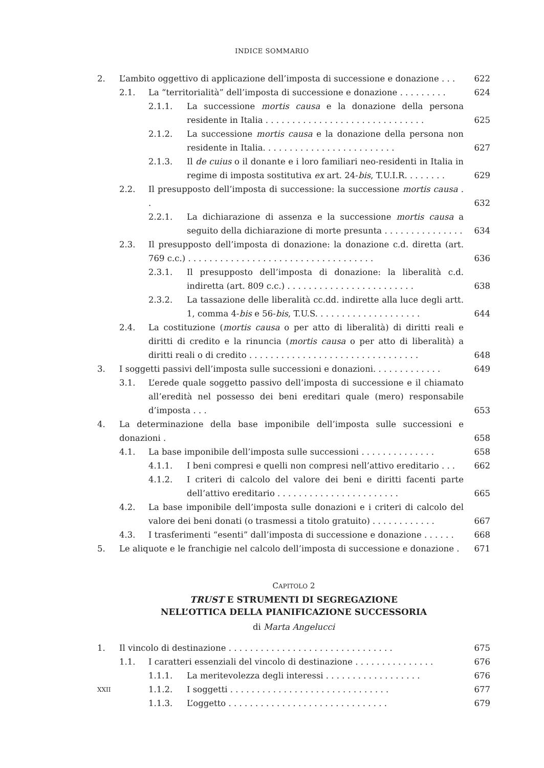INDICE SOMMARIO
2. L’ambito oggettivo di applicazione dell’imposta di successione e donazione . . . 622
2.1. La “territorialità” dell’imposta di successione e donazione . . . . . . . . . 624
2.1.1. La successione mortis causa e la donazione della persona residente in Italia . . . . . . . . . . . . . . . . . . . . . . . . . . . . . . 625
2.1.2. La successione mortis causa e la donazione della persona non residente in Italia. . . . . . . . . . . . . . . . . . . . . . . . . 627
2.1.3. Il de cuius o il donante e i loro familiari neo-residenti in Italia in regime di imposta sostitutiva ex art. 24-bis, T.U.I.R. . . . . . . . 629
2.2. Il presupposto dell’imposta di successione: la successione mortis causa . . 632
2.2.1. La dichiarazione di assenza e la successione mortis causa a seguito della dichiarazione di morte presunta . . . . . . . . . . . . . . . 634
2.3. Il presupposto dell’imposta di donazione: la donazione c.d. diretta (art. 769 c.c.) . . . . . . . . . . . . . . . . . . . . . . . . . . . . . . . . . . . 636
2.3.1. Il presupposto dell’imposta di donazione: la liberalità c.d. indiretta (art. 809 c.c.) . . . . . . . . . . . . . . . . . . . . . . . . 638
2.3.2. La tassazione delle liberalità cc.dd. indirette alla luce degli artt. 1, comma 4-bis e 56-bis, T.U.S. . . . . . . . . . . . . . . . . . . . 644
2.4. La costituzione (mortis causa o per atto di liberalità) di diritti reali e diritti di credito e la rinuncia (mortis causa o per atto di liberalità) a diritti reali o di credito . . . . . . . . . . . . . . . . . . . . . . . . . . . . . . . . 648
3. I soggetti passivi dell’imposta sulle successioni e donazioni. . . . . . . . . . . . . 649
3.1. L’erede quale soggetto passivo dell’imposta di successione e il chiamato all’eredità nel possesso dei beni ereditari quale (mero) responsabile d’imposta . . . 653
4. La determinazione della base imponibile dell’imposta sulle successioni e donazioni . 658
4.1. La base imponibile dell’imposta sulle successioni . . . . . . . . . . . . . . 658
4.1.1. I beni compresi e quelli non compresi nell’attivo ereditario . . . 662
4.1.2. I criteri di calcolo del valore dei beni e diritti facenti parte dell’attivo ereditario . . . . . . . . . . . . . . . . . . . . . . . 665
4.2. La base imponibile dell’imposta sulle donazioni e i criteri di calcolo del valore dei beni donati (o trasmessi a titolo gratuito) . . . . . . . . . . . . 667
4.3. I trasferimenti “esenti” dall’imposta di successione e donazione . . . . . . 668
5. Le aliquote e le franchigie nel calcolo dell’imposta di successione e donazione . 671
CAPITOLO 2
TRUST E STRUMENTI DI SEGREGAZIONE
NELL’OTTICA DELLA PIANIFICAZIONE SUCCESSORIA
di Marta Angelucci
1. Il vincolo di destinazione . . . . . . . . . . . . . . . . . . . . . . . . . . . . . . . 675
1.1. I caratteri essenziali del vincolo di destinazione . . . . . . . . . . . . . . . 676
1.1.1. La meritevolezza degli interessi . . . . . . . . . . . . . . . . . . 676
1.1.2. I soggetti . . . . . . . . . . . . . . . . . . . . . . . . . . . . . . 677
1.1.3. L’oggetto . . . . . . . . . . . . . . . . . . . . . . . . . . . . . . 679
XXII